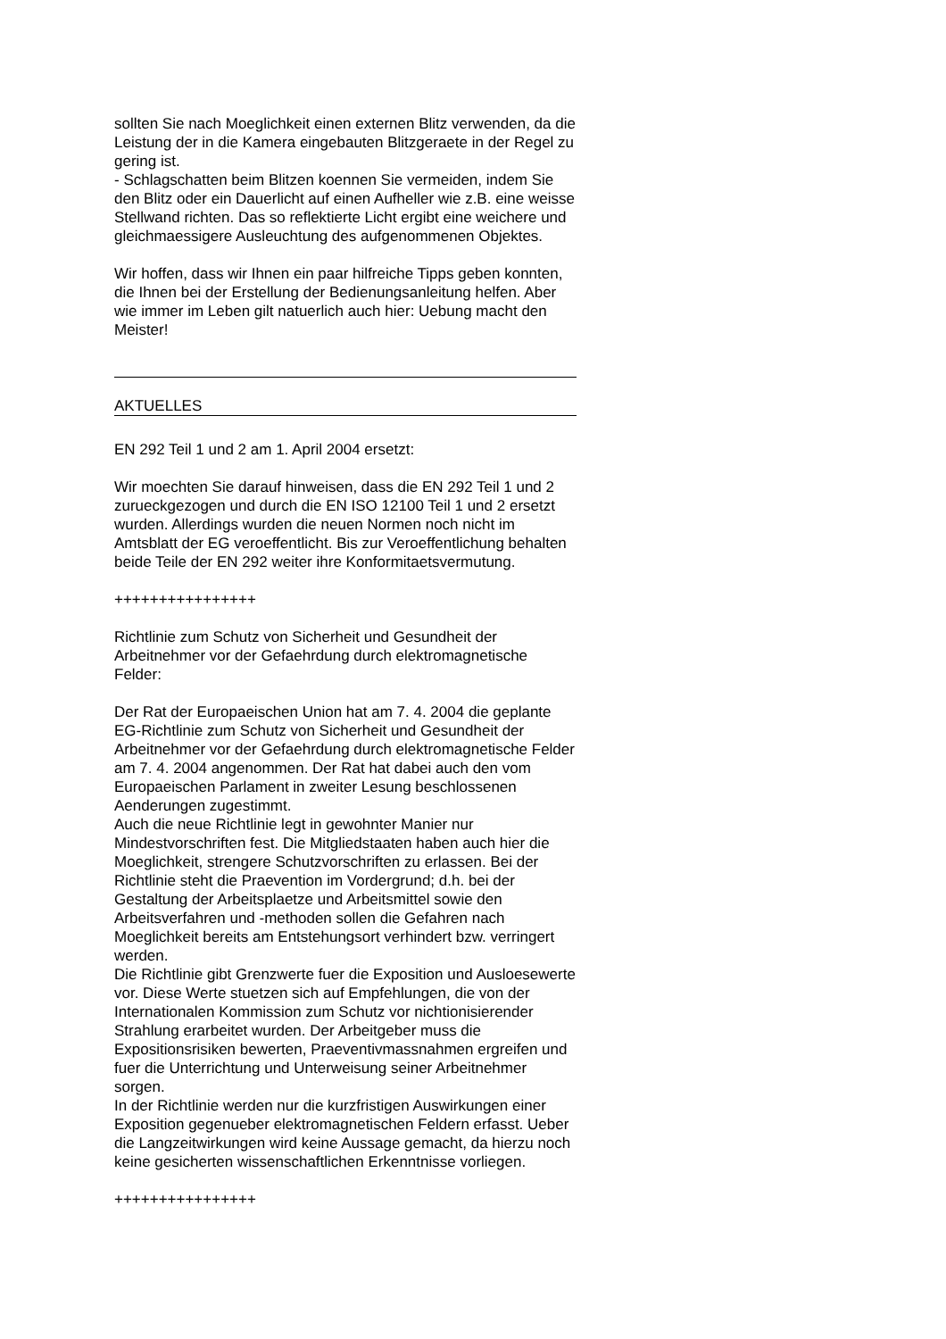sollten Sie nach Moeglichkeit einen externen Blitz verwenden, da die Leistung der in die Kamera eingebauten Blitzgeraete in der Regel zu gering ist.
- Schlagschatten beim Blitzen koennen Sie vermeiden, indem Sie den Blitz oder ein Dauerlicht auf einen Aufheller wie z.B. eine weisse Stellwand richten. Das so reflektierte Licht ergibt eine weichere und gleichmaessigere Ausleuchtung des aufgenommenen Objektes.
Wir hoffen, dass wir Ihnen ein paar hilfreiche Tipps geben konnten, die Ihnen bei der Erstellung der Bedienungsanleitung helfen. Aber wie immer im Leben gilt natuerlich auch hier: Uebung macht den Meister!
AKTUELLES
EN 292 Teil 1 und 2 am 1. April 2004 ersetzt:
Wir moechten Sie darauf hinweisen, dass die EN 292 Teil 1 und 2 zurueckgezogen und durch die EN ISO 12100 Teil 1 und 2 ersetzt wurden. Allerdings wurden die neuen Normen noch nicht im Amtsblatt der EG veroeffentlicht. Bis zur Veroeffentlichung behalten beide Teile der EN 292 weiter ihre Konformitaetsvermutung.
++++++++++++++++
Richtlinie zum Schutz von Sicherheit und Gesundheit der Arbeitnehmer vor der Gefaehrdung durch elektromagnetische Felder:
Der Rat der Europaeischen Union hat am 7. 4. 2004 die geplante EG-Richtlinie zum Schutz von Sicherheit und Gesundheit der Arbeitnehmer vor der Gefaehrdung durch elektromagnetische Felder am 7. 4. 2004 angenommen. Der Rat hat dabei auch den vom Europaeischen Parlament in zweiter Lesung beschlossenen Aenderungen zugestimmt.
Auch die neue Richtlinie legt in gewohnter Manier nur Mindestvorschriften fest. Die Mitgliedstaaten haben auch hier die Moeglichkeit, strengere Schutzvorschriften zu erlassen. Bei der Richtlinie steht die Praevention im Vordergrund; d.h. bei der Gestaltung der Arbeitsplaetze und Arbeitsmittel sowie den Arbeitsverfahren und -methoden sollen die Gefahren nach Moeglichkeit bereits am Entstehungsort verhindert bzw. verringert werden.
Die Richtlinie gibt Grenzwerte fuer die Exposition und Ausloesewerte vor. Diese Werte stuetzen sich auf Empfehlungen, die von der Internationalen Kommission zum Schutz vor nichtionisierender Strahlung erarbeitet wurden. Der Arbeitgeber muss die Expositionsrisiken bewerten, Praeventivmassnahmen ergreifen und fuer die Unterrichtung und Unterweisung seiner Arbeitnehmer sorgen.
In der Richtlinie werden nur die kurzfristigen Auswirkungen einer Exposition gegenueber elektromagnetischen Feldern erfasst. Ueber die Langzeitwirkungen wird keine Aussage gemacht, da hierzu noch keine gesicherten wissenschaftlichen Erkenntnisse vorliegen.
++++++++++++++++